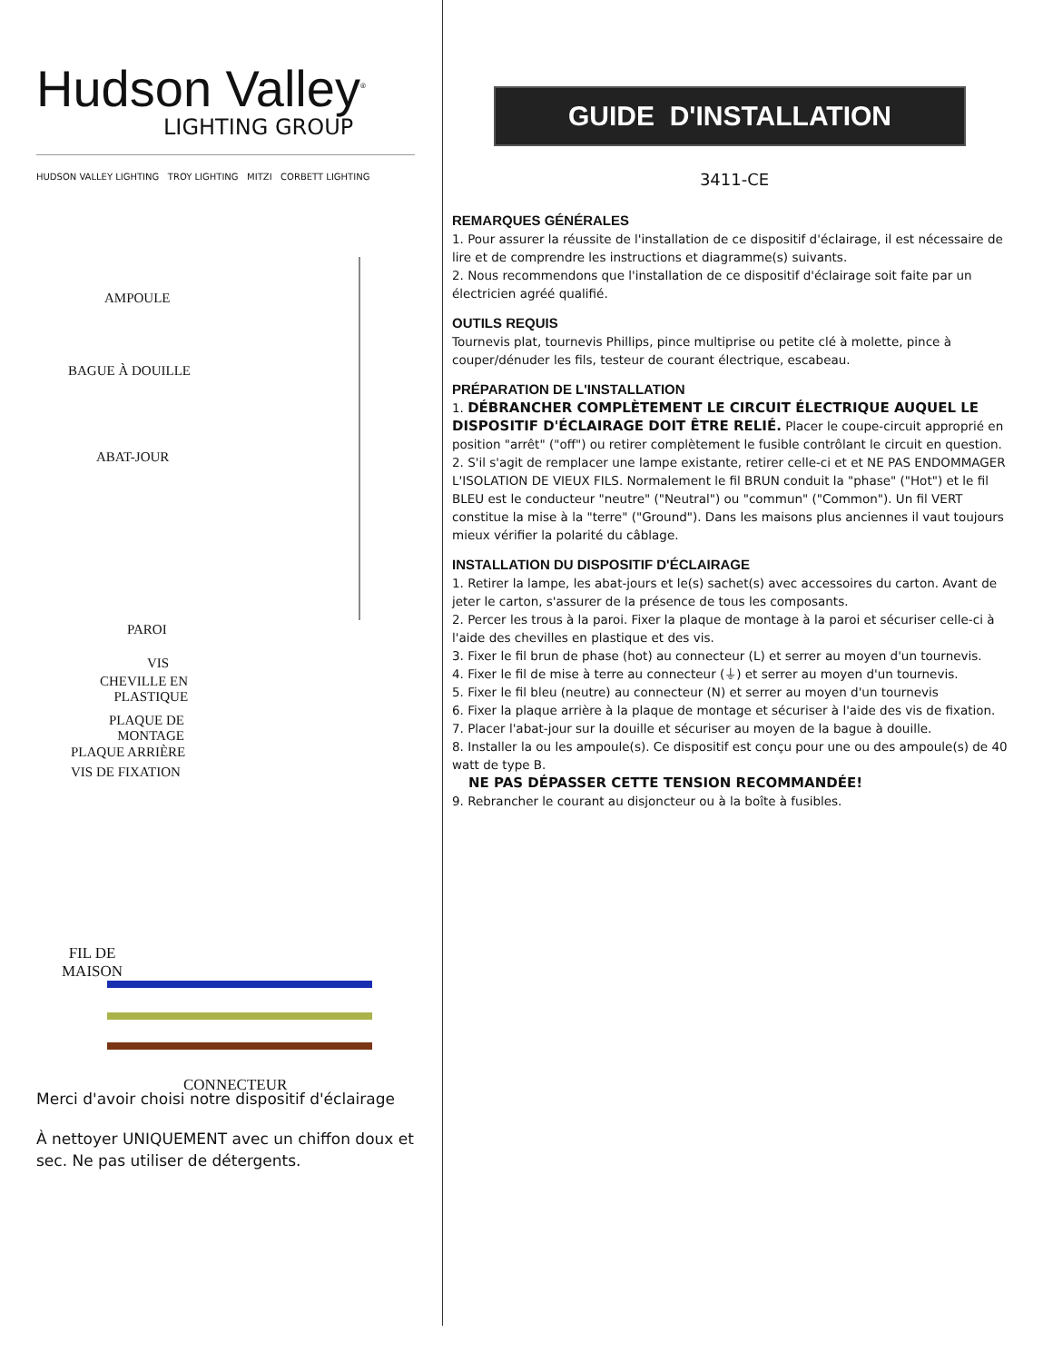Hudson Valley<sup>®</sup>
LIGHTING GROUP
HUDSON VALLEY LIGHTING TROY LIGHTING MITZI CORBETT LIGHTING
AMPOULE
BAGUE À DOUILLE
ABAT-JOUR
PAROI
VIS
CHEVILLE EN
PLASTIQUE
PLAQUE DE
MONTAGE
PLAQUE ARRIÈRE
VIS DE FIXATION
FIL DE
MAISON
CONNECTEUR
Merci d'avoir choisi notre dispositif d'éclairage
À nettoyer UNIQUEMENT avec un chiffon doux et sec. Ne pas utiliser de détergents.
GUIDE D'INSTALLATION
3411-CE
REMARQUES GÉNÉRALES
1. Pour assurer la réussite de l'installation de ce dispositif d'éclairage, il est nécessaire de lire et de comprendre les instructions et diagramme(s) suivants.
2. Nous recommendons que l'installation de ce dispositif d'éclairage soit faite par un électricien agréé qualifié.
OUTILS REQUIS
Tournevis plat, tournevis Phillips, pince multiprise ou petite clé à molette, pince à couper/dénuder les fils, testeur de courant électrique, escabeau.
PRÉPARATION DE L'INSTALLATION
1. DÉBRANCHER COMPLÈTEMENT LE CIRCUIT ÉLECTRIQUE AUQUEL LE DISPOSITIF D'ÉCLAIRAGE DOIT ÊTRE RELIÉ. Placer le coupe-circuit approprié en position "arrêt" ("off") ou retirer complètement le fusible contrôlant le circuit en question.
2. S'il s'agit de remplacer une lampe existante, retirer celle-ci et et NE PAS ENDOMMAGER L'ISOLATION DE VIEUX FILS. Normalement le fil BRUN conduit la "phase" ("Hot") et le fil BLEU est le conducteur "neutre" ("Neutral") ou "commun" ("Common"). Un fil VERT constitue la mise à la "terre" ("Ground"). Dans les maisons plus anciennes il vaut toujours mieux vérifier la polarité du câblage.
INSTALLATION DU DISPOSITIF D'ÉCLAIRAGE
1. Retirer la lampe, les abat-jours et le(s) sachet(s) avec accessoires du carton. Avant de jeter le carton, s'assurer de la présence de tous les composants.
2. Percer les trous à la paroi. Fixer la plaque de montage à la paroi et sécuriser celle-ci à l'aide des chevilles en plastique et des vis.
3. Fixer le fil brun de phase (hot) au connecteur (L) et serrer au moyen d'un tournevis.
4. Fixer le fil de mise à terre au connecteur (⏚) et serrer au moyen d'un tournevis.
5. Fixer le fil bleu (neutre) au connecteur (N) et serrer au moyen d'un tournevis
6. Fixer la plaque arrière à la plaque de montage et sécuriser à l'aide des vis de fixation.
7. Placer l'abat-jour sur la douille et sécuriser au moyen de la bague à douille.
8. Installer la ou les ampoule(s). Ce dispositif est conçu pour une ou des ampoule(s) de 40 watt de type B.
NE PAS DÉPASSER CETTE TENSION RECOMMANDÉE!
9. Rebrancher le courant au disjoncteur ou à la boîte à fusibles.